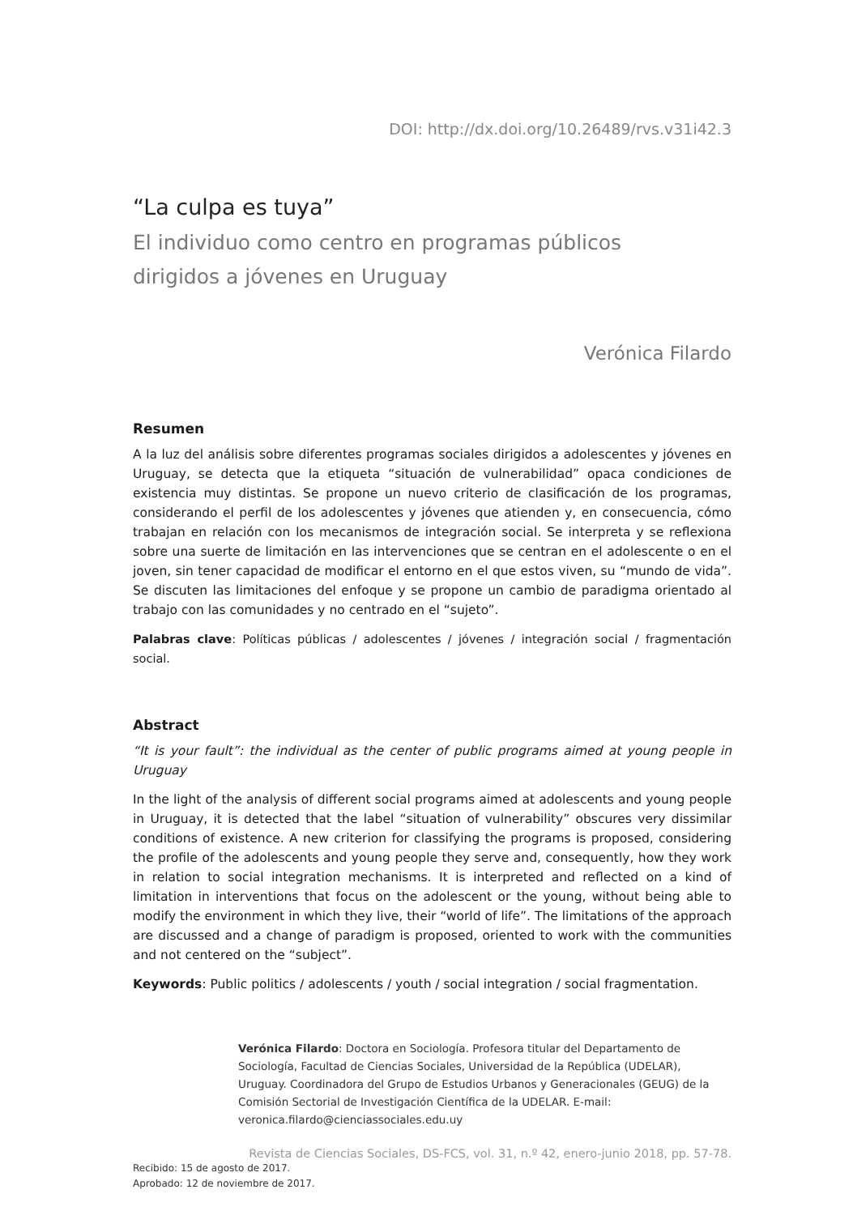DOI: http://dx.doi.org/10.26489/rvs.v31i42.3
“La culpa es tuya”
El individuo como centro en programas públicos
dirigidos a jóvenes en Uruguay
Verónica Filardo
Resumen
A la luz del análisis sobre diferentes programas sociales dirigidos a adolescentes y jóvenes en Uruguay, se detecta que la etiqueta “situación de vulnerabilidad” opaca condiciones de existencia muy distintas. Se propone un nuevo criterio de clasificación de los programas, considerando el perfil de los adolescentes y jóvenes que atienden y, en consecuencia, cómo trabajan en relación con los mecanismos de integración social. Se interpreta y se reflexiona sobre una suerte de limitación en las intervenciones que se centran en el adolescente o en el joven, sin tener capacidad de modificar el entorno en el que estos viven, su “mundo de vida”. Se discuten las limitaciones del enfoque y se propone un cambio de paradigma orientado al trabajo con las comunidades y no centrado en el “sujeto”.
Palabras clave: Políticas públicas / adolescentes / jóvenes / integración social / fragmentación social.
Abstract
“It is your fault”: the individual as the center of public programs aimed at young people in Uruguay
In the light of the analysis of different social programs aimed at adolescents and young people in Uruguay, it is detected that the label “situation of vulnerability” obscures very dissimilar conditions of existence. A new criterion for classifying the programs is proposed, considering the profile of the adolescents and young people they serve and, consequently, how they work in relation to social integration mechanisms. It is interpreted and reflected on a kind of limitation in interventions that focus on the adolescent or the young, without being able to modify the environment in which they live, their “world of life”. The limitations of the approach are discussed and a change of paradigm is proposed, oriented to work with the communities and not centered on the “subject”.
Keywords: Public politics / adolescents / youth / social integration / social fragmentation.
Verónica Filardo: Doctora en Sociología. Profesora titular del Departamento de Sociología, Facultad de Ciencias Sociales, Universidad de la República (UDELAR), Uruguay. Coordinadora del Grupo de Estudios Urbanos y Generacionales (GEUG) de la Comisión Sectorial de Investigación Científica de la UDELAR. E-mail: veronica.filardo@cienciassociales.edu.uy
Recibido: 15 de agosto de 2017.
Aprobado: 12 de noviembre de 2017.
Revista de Ciencias Sociales, DS-FCS, vol. 31, n.º 42, enero-junio 2018, pp. 57-78.